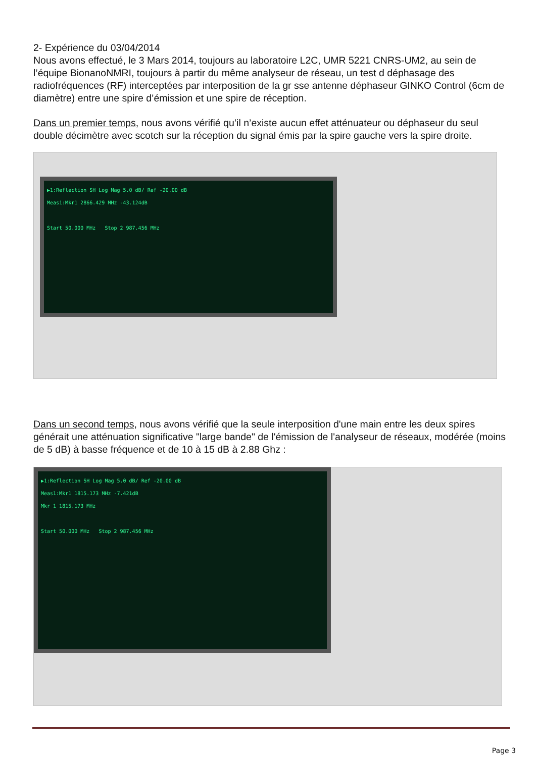2- Expérience du 03/04/2014
Nous avons effectué, le 3 Mars 2014, toujours au laboratoire L2C, UMR 5221 CNRS-UM2, au sein de l’équipe BionanoNMRI, toujours à partir du même analyseur de réseau, un test d déphasage des radiofréquences (RF) interceptées par interposition de la gr sse antenne déphaseur GINKO Control (6cm de diamètre) entre une spire d’émission et une spire de réception.
Dans un premier temps, nous avons vérifié qu’il n’existe aucun effet atténuateur ou déphaseur du seul double décimètre avec scotch sur la réception du signal émis par la spire gauche vers la spire droite.
▶1:Reflection SH Log Mag 5.0 dB/ Ref -20.00 dB
Meas1:Mkr1 2866.429 MHz -43.124dB
Start 50.000 MHz Stop 2 987.456 MHz
Dans un second temps, nous avons vérifié que la seule interposition d'une main entre les deux spires générait une atténuation significative "large bande" de l'émission de l'analyseur de réseaux, modérée (moins de 5 dB) à basse fréquence et de 10 à 15 dB à 2.88 Ghz :
▶1:Reflection SH Log Mag 5.0 dB/ Ref -20.00 dB
Meas1:Mkr1 1815.173 MHz -7.421dB
Mkr 1 1815.173 MHz
Start 50.000 MHz Stop 2 987.456 MHz
Page 3